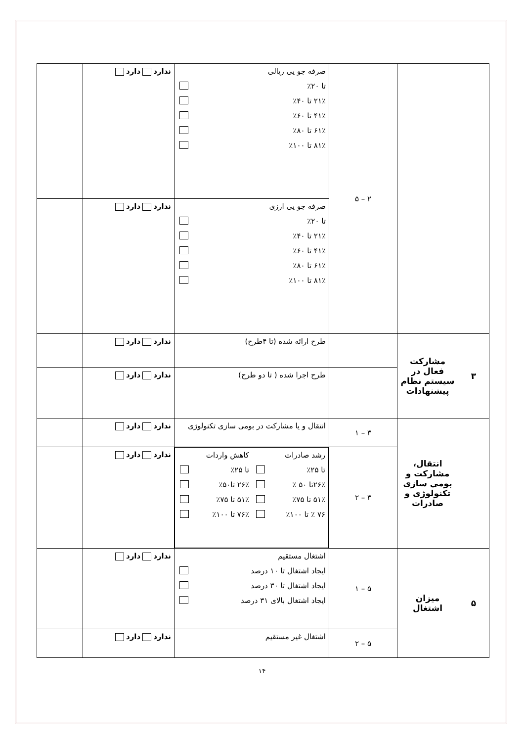| | | ۲ – ۵ | صرفه جو یی ریالی تا ۲۰٪ ۲۱٪ تا ۴۰٪ ۴۱٪ تا ۶۰٪ ۶۱٪ تا ۸۰٪ ۸۱٪ تا ۱۰۰٪ | ندارد دارد | |
| | | | صرفه جو یی ارزی تا ۲۰٪ ۲۱٪ تا ۴۰٪ ۴۱٪ تا ۶۰٪ ۶۱٪ تا ۸۰٪ ۸۱٪ تا ۱۰۰٪ | ندارد دارد | |
| ۳ | مشارکت فعال در سیستم نظام پیشنهادات | | طرح ارائه شده (تا ۴طرح) | ندارد دارد | |
| | | | طرح اجرا شده ( تا دو طرح) | ندارد دارد | |
| | انتقال، مشارکت و بومی سازی تکنولوژی و صادرات | ۳ – ۱ | انتقال و یا مشارکت در بومی سازی تکنولوژی | ندارد دارد | |
| | | ۳ – ۲ | رشد صادرات تا ۲۵٪ ۲۶٪تا ۵۰ ٪ ۵۱٪ تا ۷۵٪ ۷۶ ٪ تا ۱۰۰٪ کاهش واردات تا ۲۵٪ ۲۶٪ تا۵۰٪ ۵۱٪ تا ۷۵٪ ۷۶٪ تا ۱۰۰٪ | ندارد دارد | |
| ۵ | میزان اشتغال | ۵ – ۱ | اشتغال مستقیم ایجاد اشتغال تا ۱۰ درصد ایجاد اشتغال تا ۳۰ درصد ایجاد اشتغال بالای ۳۱ درصد | ندارد دارد | |
| | | ۵ – ۲ | اشتغال غیر مستقیم | ندارد دارد | |
۱۴